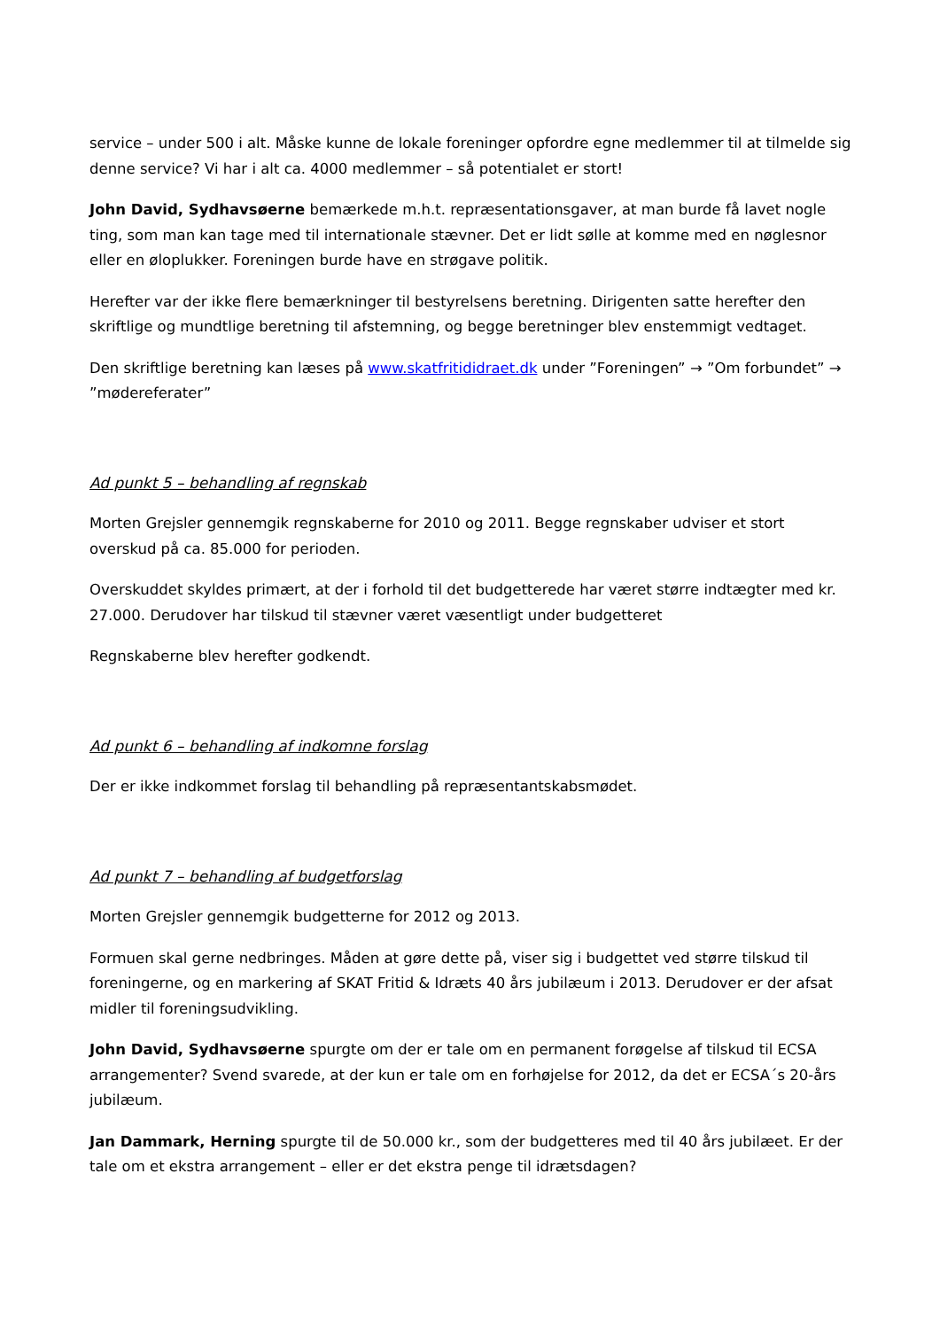service – under 500 i alt. Måske kunne de lokale foreninger opfordre egne medlemmer til at tilmelde sig denne service? Vi har i alt ca. 4000 medlemmer – så potentialet er stort!
John David, Sydhavsøerne bemærkede m.h.t. repræsentationsgaver, at man burde få lavet nogle ting, som man kan tage med til internationale stævner. Det er lidt sølle at komme med en nøglesnor eller en øloplukker. Foreningen burde have en strøgave politik.
Herefter var der ikke flere bemærkninger til bestyrelsens beretning. Dirigenten satte herefter den skriftlige og mundtlige beretning til afstemning, og begge beretninger blev enstemmigt vedtaget.
Den skriftlige beretning kan læses på www.skatfritididraet.dk under ”Foreningen” → ”Om forbundet” → ”mødereferater”
Ad punkt 5 – behandling af regnskab
Morten Grejsler gennemgik regnskaberne for 2010 og 2011. Begge regnskaber udviser et stort overskud på ca. 85.000 for perioden.
Overskuddet skyldes primært, at der i forhold til det budgetterede har været større indtægter med kr. 27.000. Derudover har tilskud til stævner været væsentligt under budgetteret
Regnskaberne blev herefter godkendt.
Ad punkt 6 – behandling af indkomne forslag
Der er ikke indkommet forslag til behandling på repræsentantskabsmødet.
Ad punkt 7 – behandling af budgetforslag
Morten Grejsler gennemgik budgetterne for 2012 og 2013.
Formuen skal gerne nedbringes. Måden at gøre dette på, viser sig i budgettet ved større tilskud til foreningerne, og en markering af SKAT Fritid & Idræts 40 års jubilæum i 2013. Derudover er der afsat midler til foreningsudvikling.
John David, Sydhavsøerne spurgte om der er tale om en permanent forøgelse af tilskud til ECSA arrangementer? Svend svarede, at der kun er tale om en forhøjelse for 2012, da det er ECSA´s 20-års jubilæum.
Jan Dammark, Herning spurgte til de 50.000 kr., som der budgetteres med til 40 års jubilæet. Er der tale om et ekstra arrangement – eller er det ekstra penge til idrætsdagen?